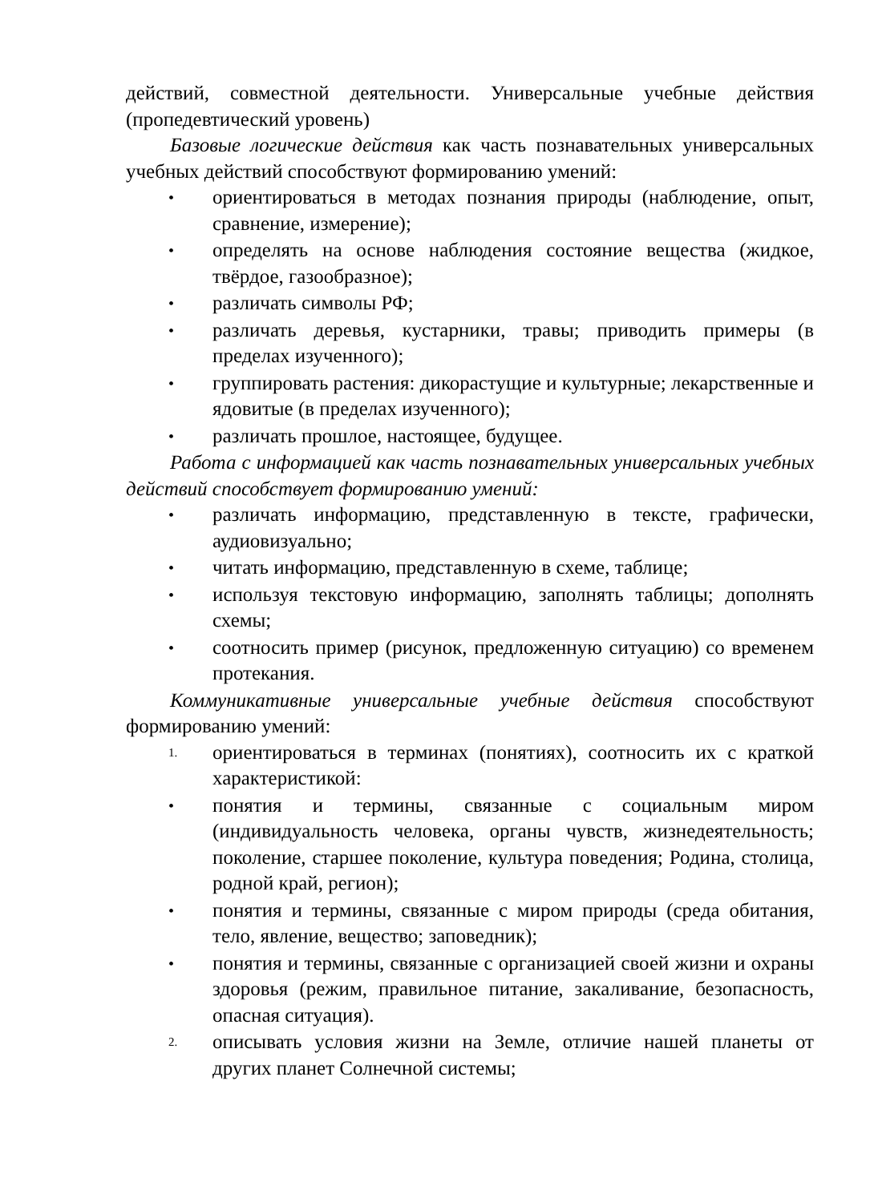действий, совместной деятельности. Универсальные учебные действия (пропедевтический уровень)
Базовые логические действия как часть познавательных универсальных учебных действий способствуют формированию умений:
• ориентироваться в методах познания природы (наблюдение, опыт, сравнение, измерение);
• определять на основе наблюдения состояние вещества (жидкое, твёрдое, газообразное);
• различать символы РФ;
• различать деревья, кустарники, травы; приводить примеры (в пределах изученного);
• группировать растения: дикорастущие и культурные; лекарственные и ядовитые (в пределах изученного);
• различать прошлое, настоящее, будущее.
Работа с информацией как часть познавательных универсальных учебных действий способствует формированию умений:
• различать информацию, представленную в тексте, графически, аудиовизуально;
• читать информацию, представленную в схеме, таблице;
• используя текстовую информацию, заполнять таблицы; дополнять схемы;
• соотносить пример (рисунок, предложенную ситуацию) со временем протекания.
Коммуникативные универсальные учебные действия способствуют формированию умений:
1. ориентироваться в терминах (понятиях), соотносить их с краткой характеристикой:
• понятия и термины, связанные с социальным миром (индивидуальность человека, органы чувств, жизнедеятельность; поколение, старшее поколение, культура поведения; Родина, столица, родной край, регион);
• понятия и термины, связанные с миром природы (среда обитания, тело, явление, вещество; заповедник);
• понятия и термины, связанные с организацией своей жизни и охраны здоровья (режим, правильное питание, закаливание, безопасность, опасная ситуация).
2. описывать условия жизни на Земле, отличие нашей планеты от других планет Солнечной системы;